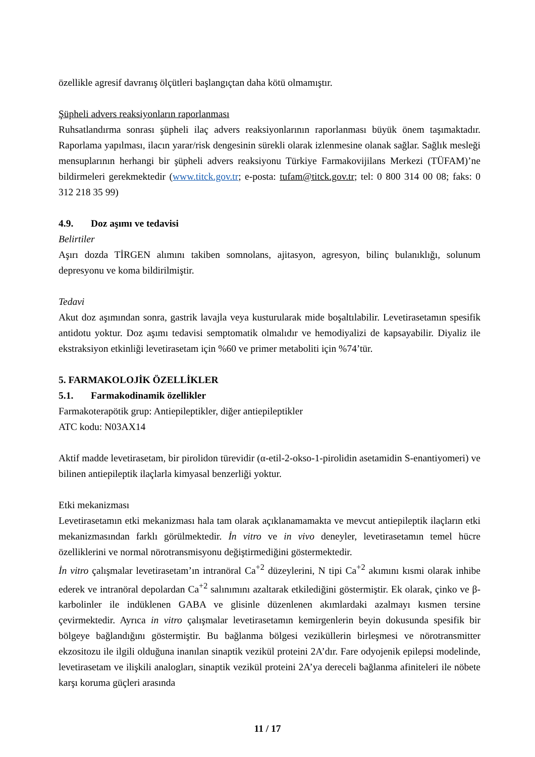özellikle agresif davranış ölçütleri başlangıçtan daha kötü olmamıştır.
Şüpheli advers reaksiyonların raporlanması
Ruhsatlandırma sonrası şüpheli ilaç advers reaksiyonlarının raporlanması büyük önem taşımaktadır. Raporlama yapılması, ilacın yarar/risk dengesinin sürekli olarak izlenmesine olanak sağlar. Sağlık mesleği mensuplarının herhangi bir şüpheli advers reaksiyonu Türkiye Farmakovijilans Merkezi (TÜFAM)’ne bildirmeleri gerekmektedir (www.titck.gov.tr; e-posta: tufam@titck.gov.tr; tel: 0 800 314 00 08; faks: 0 312 218 35 99)
4.9. Doz aşımı ve tedavisi
Belirtiler
Aşırı dozda TİRGEN alımını takiben somnolans, ajitasyon, agresyon, bilinç bulanıklığı, solunum depresyonu ve koma bildirilmiştir.
Tedavi
Akut doz aşımından sonra, gastrik lavajla veya kusturularak mide boşaltılabilir. Levetirasetamın spesifik antidotu yoktur. Doz aşımı tedavisi semptomatik olmalıdır ve hemodiyalizi de kapsayabilir. Diyaliz ile ekstraksiyon etkinliği levetirasetam için %60 ve primer metaboliti için %74’tür.
5. FARMAKOLOJİK ÖZELLİKLER
5.1. Farmakodinamik özellikler
Farmakoterapötik grup: Antiepileptikler, diğer antiepileptikler
ATC kodu: N03AX14
Aktif madde levetirasetam, bir pirolidon türevidir (α-etil-2-okso-1-pirolidin asetamidin S-enantiyomeri) ve bilinen antiepileptik ilaçlarla kimyasal benzerliği yoktur.
Etki mekanizması
Levetirasetamın etki mekanizması hala tam olarak açıklanamamakta ve mevcut antiepileptik ilaçların etki mekanizmasından farklı görülmektedir. İn vitro ve in vivo deneyler, levetirasetamın temel hücre özelliklerini ve normal nörotransmisyonu değiştirmediğini göstermektedir.
İn vitro çalışmalar levetirasetam’ın intranöral Ca<sup>+2</sup> düzeylerini, N tipi Ca<sup>+2</sup> akımını kısmi olarak inhibe ederek ve intranöral depolardan Ca<sup>+2</sup> salınımını azaltarak etkilediğini göstermiştir. Ek olarak, çinko ve β-karbolinler ile indüklenen GABA ve glisinle düzenlenen akımlardaki azalmayı kısmen tersine çevirmektedir. Ayrıca in vitro çalışmalar levetirasetamın kemirgenlerin beyin dokusunda spesifik bir bölgeye bağlandığını göstermiştir. Bu bağlanma bölgesi veziküllerin birleşmesi ve nörotransmitter ekzositozu ile ilgili olduğuna inanılan sinaptik vezikül proteini 2A’dır. Fare odyojenik epilepsi modelinde, levetirasetam ve ilişkili analogları, sinaptik vezikül proteini 2A’ya dereceli bağlanma afiniteleri ile nöbete karşı koruma güçleri arasında
11 / 17